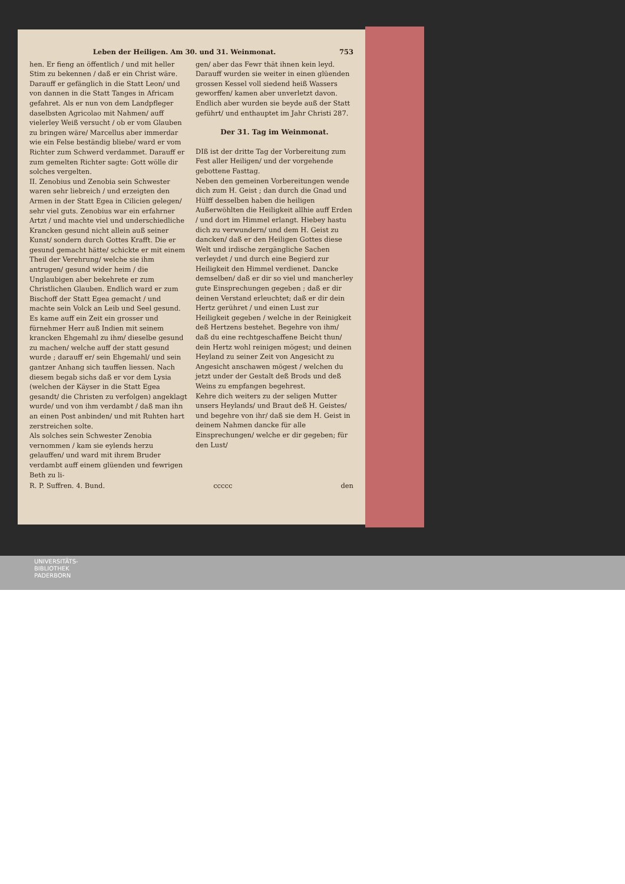Leben der Heiligen. Am 30. und 31. Weinmonat. 753
hen. Er fieng an öffentlich / und mit heller Stim zu bekennen / daß er ein Christ wäre. Darauff er gefänglich in die Statt Leon/ und von dannen in die Statt Tanges in Africam gefahret. Als er nun von dem Landpfleger daselbsten Agricolao mit Nahmen/ auff vielerley Weiß versucht / ob er vom Glauben zu bringen wäre/ Marcellus aber immerdar wie ein Felse beständig bliebe/ ward er vom Richter zum Schwerd verdammet. Darauff er zum gemelten Richter sagte: Gott wölle dir solches vergelten.
II. Zenobius und Zenobia sein Schwester waren sehr liebreich / und erzeigten den Armen in der Statt Egea in Cilicien gelegen/ sehr viel guts. Zenobius war ein erfahrner Artzt / und machte viel und underschiedliche Krancken gesund nicht allein auß seiner Kunst/ sondern durch Gottes Krafft. Die er gesund gemacht hätte/ schickte er mit einem Theil der Verehrung/ welche sie ihm antrugen/ gesund wider heim / die Unglaubigen aber bekehrete er zum Christlichen Glauben. Endlich ward er zum Bischoff der Statt Egea gemacht / und machte sein Volck an Leib und Seel gesund. Es kame auff ein Zeit ein grosser und fürnehmer Herr auß Indien mit seinem krancken Ehgemahl zu ihm/ dieselbe gesund zu machen/ welche auff der statt gesund wurde ; darauff er/ sein Ehgemahl/ und sein gantzer Anhang sich tauffen liessen. Nach diesem begab sichs daß er vor dem Lysia (welchen der Käyser in die Statt Egea gesandt/ die Christen zu verfolgen) angeklagt wurde/ und von ihm verdambt / daß man ihn an einen Post anbinden/ und mit Ruhten hart zerstreichen solte.
Als solches sein Schwester Zenobia vernommen / kam sie eylends herzu gelauffen/ und ward mit ihrem Bruder verdambt auff einem glüenden und fewrigen Beth zu li-
gen/ aber das Fewr thät ihnen kein leyd. Darauff wurden sie weiter in einen glüenden grossen Kessel voll siedend heiß Wassers geworffen/ kamen aber unverletzt davon. Endlich aber wurden sie beyde auß der Statt geführt/ und enthauptet im Jahr Christi 287.
Der 31. Tag im Weinmonat.
DIß ist der dritte Tag der Vorbereitung zum Fest aller Heiligen/ und der vorgehende gebottene Fasttag.
Neben den gemeinen Vorbereitungen wende dich zum H. Geist ; dan durch die Gnad und Hülff desselben haben die heiligen Außerwöhlten die Heiligkeit allhie auff Erden / und dort im Himmel erlangt. Hiebey hastu dich zu verwundern/ und dem H. Geist zu dancken/ daß er den Heiligen Gottes diese Welt und irdische zergängliche Sachen verleydet / und durch eine Begierd zur Heiligkeit den Himmel verdienet. Dancke demselben/ daß er dir so viel und mancherley gute Einsprechungen gegeben ; daß er dir deinen Verstand erleuchtet; daß er dir dein Hertz gerühret / und einen Lust zur Heiligkeit gegeben / welche in der Reinigkeit deß Hertzens bestehet. Begehre von ihm/ daß du eine rechtgeschaffene Beicht thun/ dein Hertz wohl reinigen mögest; und deinen Heyland zu seiner Zeit von Angesicht zu Angesicht anschawen mögest / welchen du jetzt under der Gestalt deß Brods und deß Weins zu empfangen begehrest.
Kehre dich weiters zu der seligen Mutter unsers Heylands/ und Braut deß H. Geistes/ und begehre von ihr/ daß sie dem H. Geist in deinem Nahmen dancke für alle Einsprechungen/ welche er dir gegeben; für den Lust/
R. P. Suffren. 4. Bund. ccccc den
UNIVERSITÄTS-
BIBLIOTHEK
PADERBORN